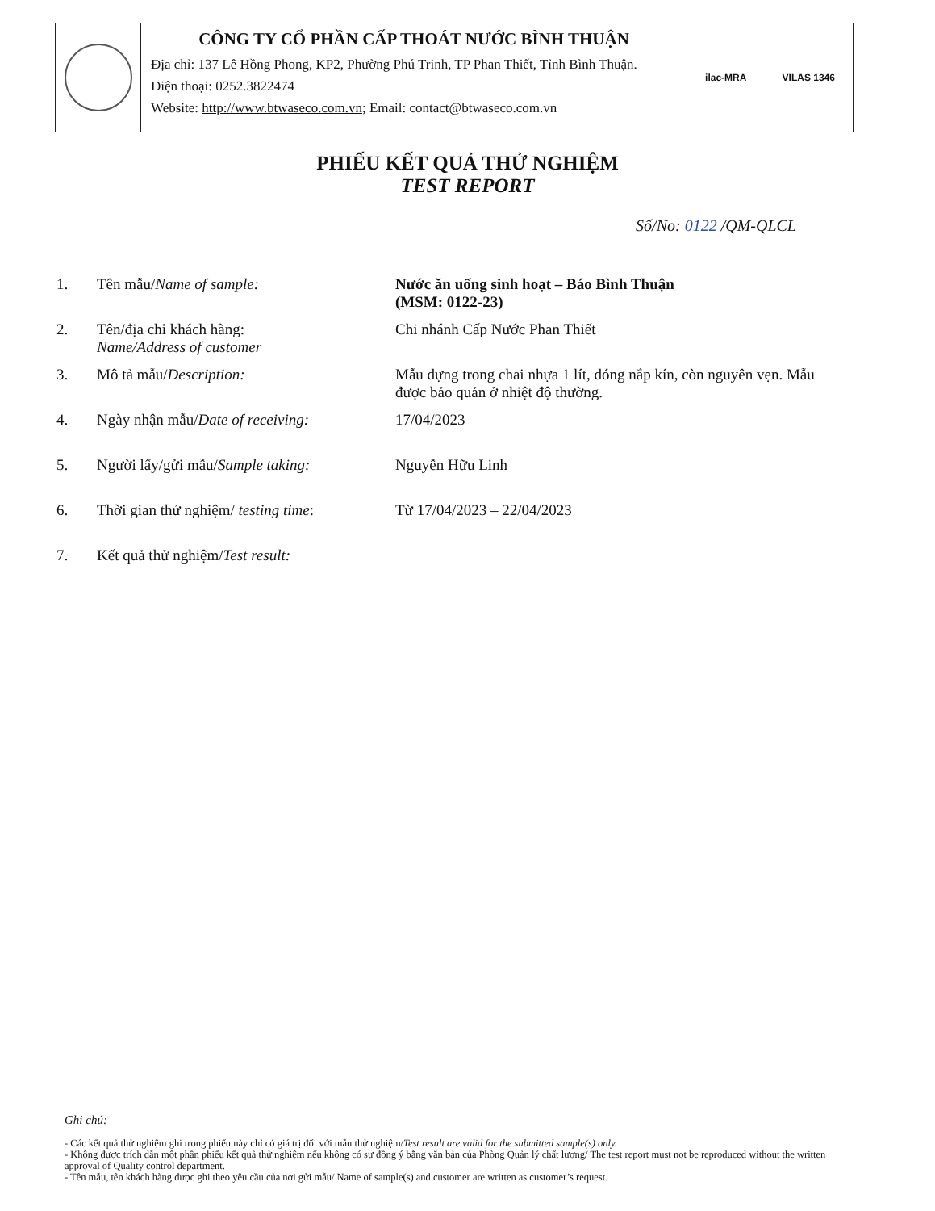CÔNG TY CỔ PHẦN CẤP THOÁT NƯỚC BÌNH THUẬN
Địa chỉ: 137 Lê Hồng Phong, KP2, Phường Phú Trinh, TP Phan Thiết, Tỉnh Bình Thuận.
Điện thoại: 0252.3822474
Website: http://www.btwaseco.com.vn; Email: contact@btwaseco.com.vn
ilac-MRA VILAS 1346
PHIẾU KẾT QUẢ THỬ NGHIỆM
TEST REPORT
Số/No: 0122 /QM-QLCL
| 1. | Tên mẫu/ Name of sample: | Nước ăn uống sinh hoạt – Báo Bình Thuận (MSM: 0122-23) |
| 2. | Tên/địa chỉ khách hàng: Name/Address of customer | Chi nhánh Cấp Nước Phan Thiết |
| 3. | Mô tả mẫu/ Description: | Mẫu đựng trong chai nhựa 1 lít, đóng nắp kín, còn nguyên vẹn. Mẫu được bảo quản ở nhiệt độ thường. |
| 4. | Ngày nhận mẫu/ Date of receiving: | 17/04/2023 |
| 5. | Người lấy/gửi mẫu/ Sample taking: | Nguyễn Hữu Linh |
| 6. | Thời gian thử nghiệm/ testing time : | Từ 17/04/2023 – 22/04/2023 |
| 7. | Kết quả thử nghiệm/ Test result: | |
Ghi chú:
- Các kết quả thử nghiệm ghi trong phiếu này chỉ có giá trị đối với mẫu thử nghiệm/Test result are valid for the submitted sample(s) only.
- Không được trích dẫn một phần phiếu kết quả thử nghiệm nếu không có sự đồng ý bằng văn bản của Phòng Quản lý chất lượng/ The test report must not be reproduced without the written approval of Quality control department.
- Tên mẫu, tên khách hàng được ghi theo yêu cầu của nơi gửi mẫu/ Name of sample(s) and customer are written as customer’s request.